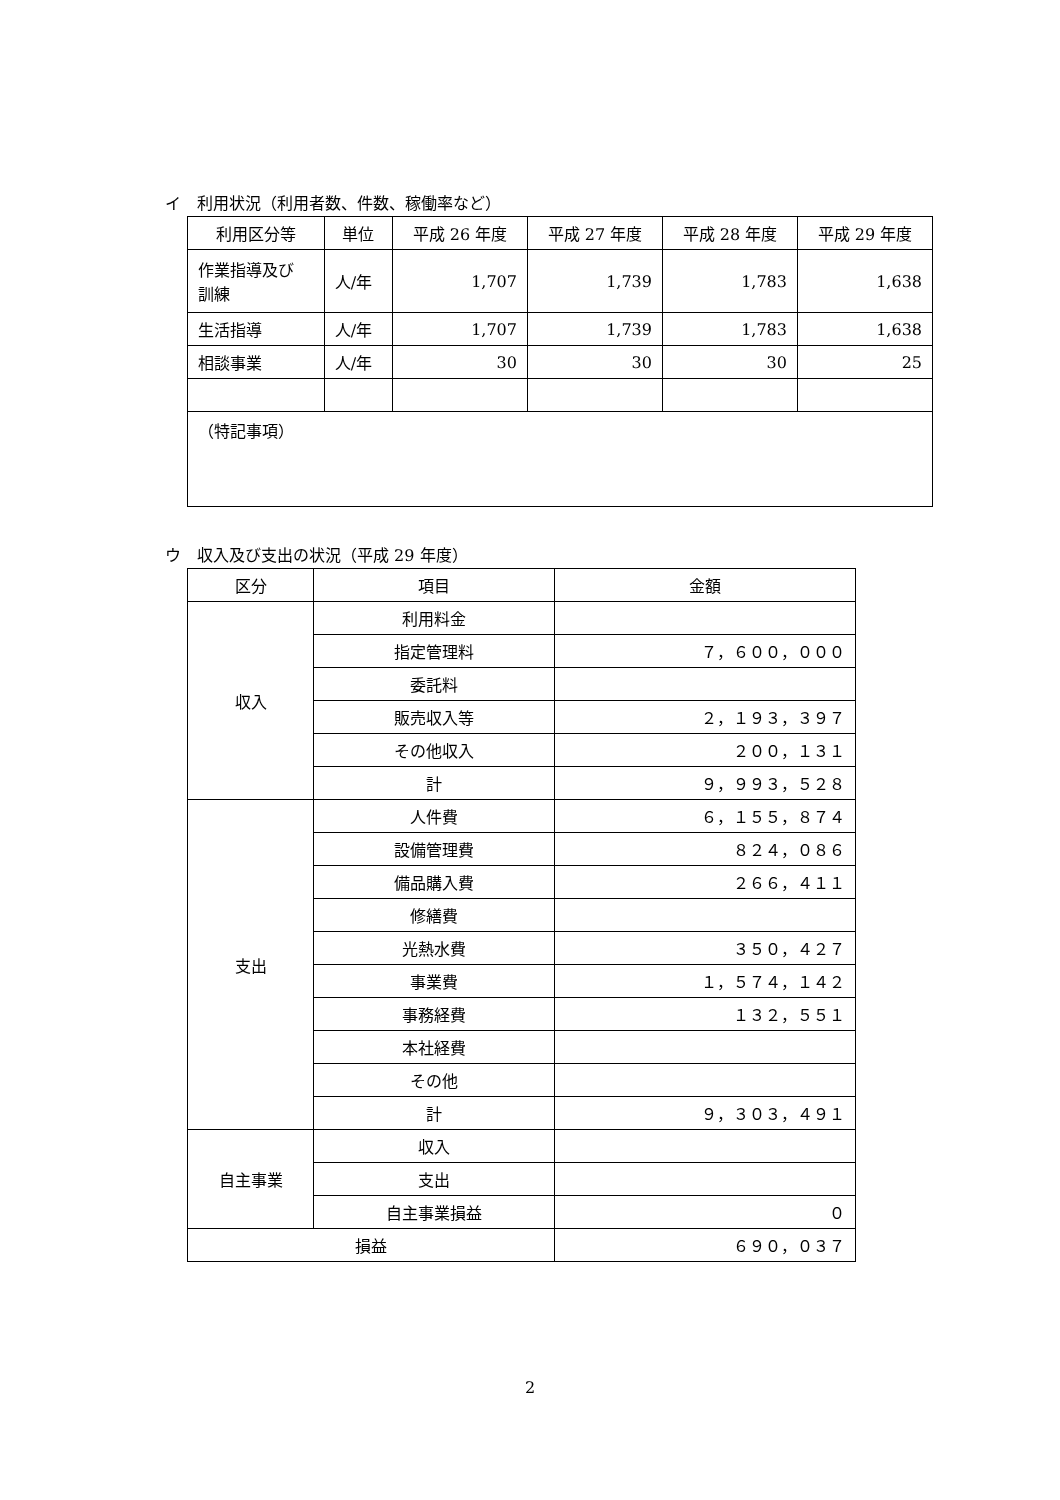イ　利用状況（利用者数、件数、稼働率など）
| 利用区分等 | 単位 | 平成 26 年度 | 平成 27 年度 | 平成 28 年度 | 平成 29 年度 |
| --- | --- | --- | --- | --- | --- |
| 作業指導及び 訓練 | 人/年 | 1,707 | 1,739 | 1,783 | 1,638 |
| 生活指導 | 人/年 | 1,707 | 1,739 | 1,783 | 1,638 |
| 相談事業 | 人/年 | 30 | 30 | 30 | 25 |
| （特記事項） | | | | | |
ウ　収入及び支出の状況（平成 29 年度）
| 区分 | 項目 | 金額 |
| --- | --- | --- |
| 収入 | 利用料金 | |
| | 指定管理料 | ７，６００，０００ |
| | 委託料 | |
| | 販売収入等 | ２，１９３，３９７ |
| | その他収入 | ２００，１３１ |
| | 計 | ９，９９３，５２８ |
| 支出 | 人件費 | ６，１５５，８７４ |
| | 設備管理費 | ８２４，０８６ |
| | 備品購入費 | ２６６，４１１ |
| | 修繕費 | |
| | 光熱水費 | ３５０，４２７ |
| | 事業費 | １，５７４，１４２ |
| | 事務経費 | １３２，５５１ |
| | 本社経費 | |
| | その他 | |
| | 計 | ９，３０３，４９１ |
| 自主事業 | 収入 | |
| | 支出 | |
| | 自主事業損益 | ０ |
| 損益 | | ６９０，０３７ |
2